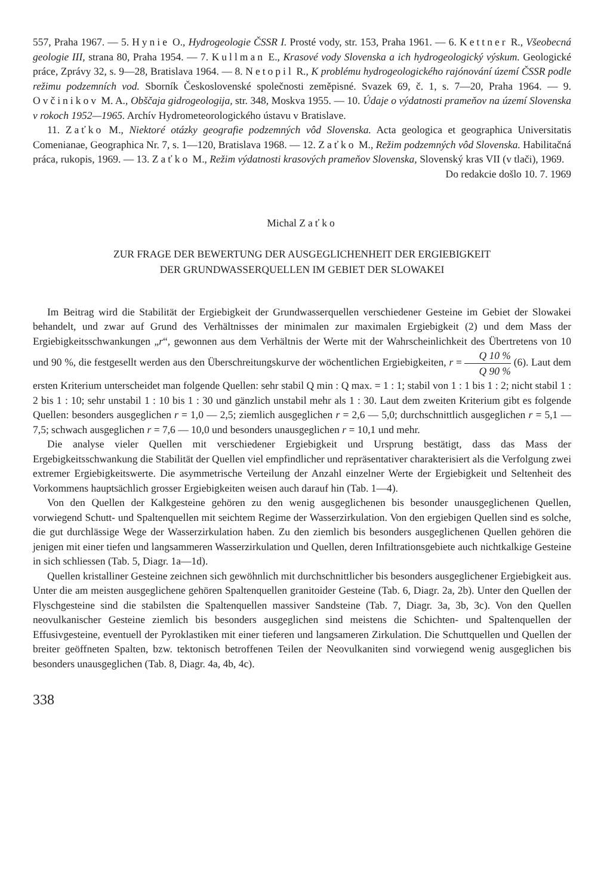557, Praha 1967. — 5. Hynie O., Hydrogeologie ČSSR I. Prosté vody, str. 153, Praha 1961. — 6. Kettner R., Všeobecná geologie III, strana 80, Praha 1954. — 7. Kullman E., Krasové vody Slovenska a ich hydrogeologický výskum. Geologické práce, Zprávy 32, s. 9—28, Bratislava 1964. — 8. Netopil R., K problému hydrogeologického rajónování území ČSSR podle režimu podzemních vod. Sborník Československé společnosti zeměpisné. Svazek 69, č. 1, s. 7—20, Praha 1964. — 9. Ovčinikov M. A., Obščaja gidrogeologija, str. 348, Moskva 1955. — 10. Údaje o výdatnosti prameňov na území Slovenska v rokoch 1952—1965. Archív Hydrometeorologického ústavu v Bratislave.
11. Zaťko M., Niektoré otázky geografie podzemných vôd Slovenska. Acta geologica et geographica Universitatis Comenianae, Geographica Nr. 7, s. 1—120, Bratislava 1968. — 12. Zaťko M., Režim podzemných vôd Slovenska. Habilitačná práca, rukopis, 1969. — 13. Zaťko M., Režim výdatnosti krasových prameňov Slovenska, Slovenský kras VII (v tlači), 1969.
Do redakcie došlo 10. 7. 1969
Michal Zaťko
ZUR FRAGE DER BEWERTUNG DER AUSGEGLICHENHEIT DER ERGIEBIGKEIT
DER GRUNDWASSERQUELLEN IM GEBIET DER SLOWAKEI
Im Beitrag wird die Stabilität der Ergiebigkeit der Grundwasserquellen verschiedener Gesteine im Gebiet der Slowakei behandelt, und zwar auf Grund des Verhältnisses der minimalen zur maximalen Ergiebigkeit (2) und dem Mass der Ergiebigkeitsschwankungen „r“, gewonnen aus dem Verhältnis der Werte mit der Wahrscheinlichkeit des Übertretens von 10 und 90 %, die festgesellt werden aus den Überschreitungskurve der wöchentlichen Ergiebigkeiten, r = Q 10 % Q 90 % (6). Laut dem ersten Kriterium unterscheidet man folgende Quellen: sehr stabil Q min : Q max. = 1 : 1; stabil von 1 : 1 bis 1 : 2; nicht stabil 1 : 2 bis 1 : 10; sehr unstabil 1 : 10 bis 1 : 30 und gänzlich unstabil mehr als 1 : 30. Laut dem zweiten Kriterium gibt es folgende Quellen: besonders ausgeglichen r = 1,0 — 2,5; ziemlich ausgeglichen r = 2,6 — 5,0; durchschnittlich ausgeglichen r = 5,1 — 7,5; schwach ausgeglichen r = 7,6 — 10,0 und besonders unausgeglichen r = 10,1 und mehr.
Die analyse vieler Quellen mit verschiedener Ergiebigkeit und Ursprung bestätigt, dass das Mass der Ergebigkeitsschwankung die Stabilität der Quellen viel empfindlicher und repräsentativer charakterisiert als die Verfolgung zwei extremer Ergiebigkeitswerte. Die asymmetrische Verteilung der Anzahl einzelner Werte der Ergiebigkeit und Seltenheit des Vorkommens hauptsächlich grosser Ergiebigkeiten weisen auch darauf hin (Tab. 1—4).
Von den Quellen der Kalkgesteine gehören zu den wenig ausgeglichenen bis besonder unausgeglichenen Quellen, vorwiegend Schutt- und Spaltenquellen mit seichtem Regime der Wasserzirkulation. Von den ergiebigen Quellen sind es solche, die gut durchlässige Wege der Wasserzirkulation haben. Zu den ziemlich bis besonders ausgeglichenen Quellen gehören die jenigen mit einer tiefen und langsammeren Wasserzirkulation und Quellen, deren Infiltrationsgebiete auch nichtkalkige Gesteine in sich schliessen (Tab. 5, Diagr. 1a—1d).
Quellen kristalliner Gesteine zeichnen sich gewöhnlich mit durchschnittlicher bis besonders ausgeglichener Ergiebigkeit aus. Unter die am meisten ausgeglichene gehören Spaltenquellen granitoider Gesteine (Tab. 6, Diagr. 2a, 2b). Unter den Quellen der Flyschgesteine sind die stabilsten die Spaltenquellen massiver Sandsteine (Tab. 7, Diagr. 3a, 3b, 3c). Von den Quellen neovulkanischer Gesteine ziemlich bis besonders ausgeglichen sind meistens die Schichten- und Spaltenquellen der Effusivgesteine, eventuell der Pyroklastiken mit einer tieferen und langsameren Zirkulation. Die Schuttquellen und Quellen der breiter geöffneten Spalten, bzw. tektonisch betroffenen Teilen der Neovulkaniten sind vorwiegend wenig ausgeglichen bis besonders unausgeglichen (Tab. 8, Diagr. 4a, 4b, 4c).
338